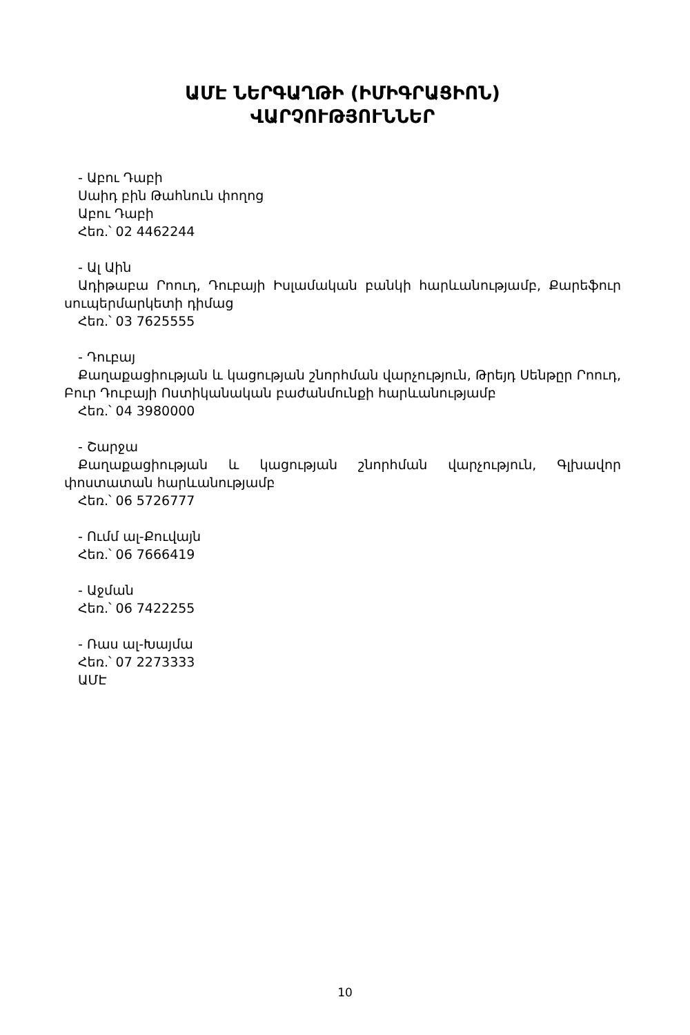ԱՄԷ ՆԵՐԳԱՂԹԻ (ԻՄԻԳՐԱՑԻՈՆ)
ՎԱՐՉՈՒԹՅՈՒՆՆԵՐ
- Աբու Դաբի
Սաիդ բին Թահնուն փողոց
Աբու Դաբի
Հեռ.՝ 02 4462244
- Ալ Աին
Ադիթաբա Րոուդ, Դուբայի Իսլամական բանկի հարևանությամբ, Քարեֆուր սուպերմարկետի դիմաց
Հեռ.՝ 03 7625555
- Դուբայ
Քաղաքացիության և կացության շնորհման վարչություն, Թրեյդ Սենթըր Րոուդ, Բուր Դուբայի Ոստիկանական բաժանմունքի հարևանությամբ
Հեռ.՝ 04 3980000
- Շարջա
Քաղաքացիության և կացության շնորհման վարչություն, Գլխավոր փոստատան հարևանությամբ
Հեռ.՝ 06 5726777
- Ումմ ալ-Քուվայն
Հեռ.՝ 06 7666419
- Աջման
Հեռ.՝ 06 7422255
- Ռաս ալ-Խայմա
Հեռ.՝ 07 2273333
ԱՄԷ
10